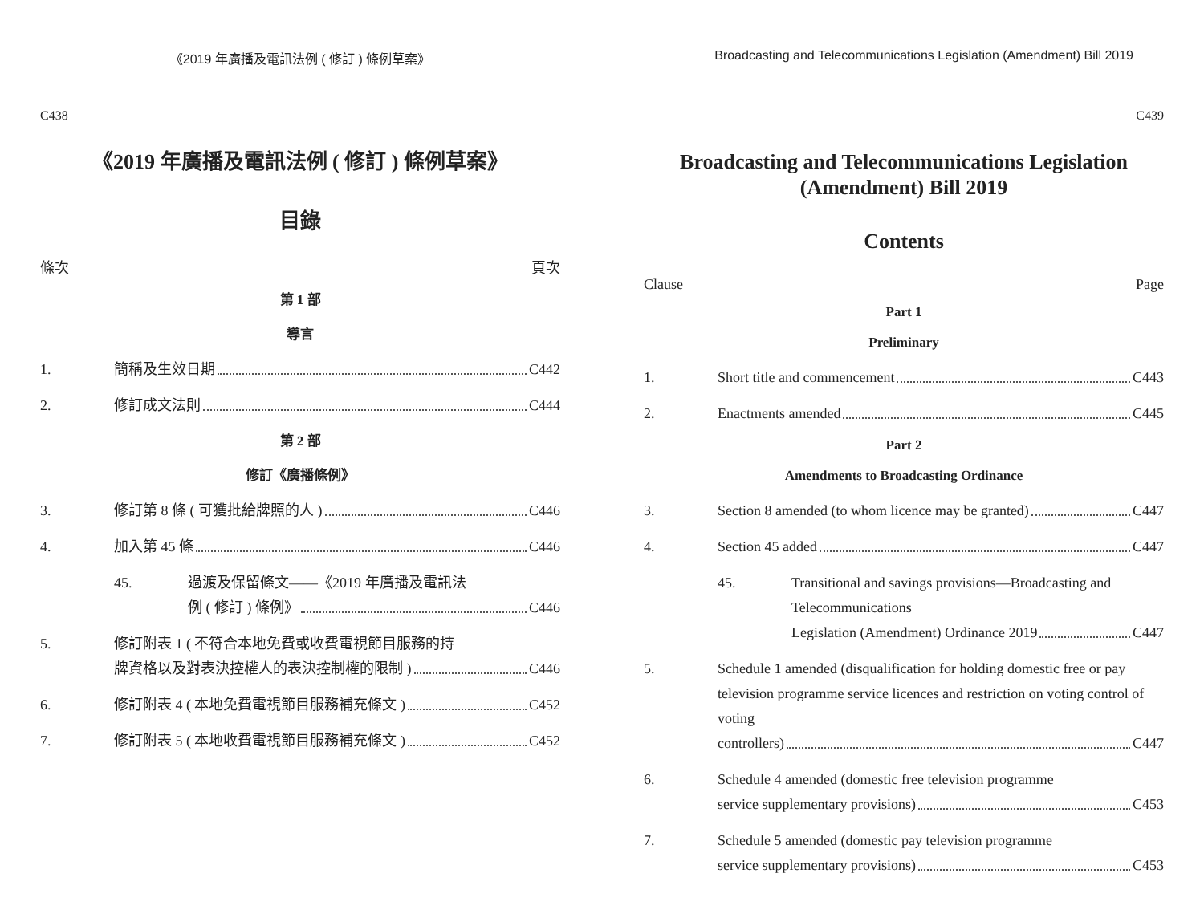《2019 年廣播及電訊法例 ( 修訂 ) 條例草案》
C438
《2019 年廣播及電訊法例 ( 修訂 ) 條例草案》
目錄
條次 頁次
第 1 部
導言
1. 簡稱及生效日期 C442
2. 修訂成文法則 C444
第 2 部
修訂《廣播條例》
3. 修訂第 8 條 ( 可獲批給牌照的人 ) C446
4. 加入第 45 條 C446
45. 過渡及保留條文——《2019 年廣播及電訊法
例 ( 修訂 ) 條例》 C446
5. 修訂附表 1 ( 不符合本地免費或收費電視節目服務的持
牌資格以及對表決控權人的表決控制權的限制 ) C446
6. 修訂附表 4 ( 本地免費電視節目服務補充條文 ) C452
7. 修訂附表 5 ( 本地收費電視節目服務補充條文 ) C452
Broadcasting and Telecommunications Legislation (Amendment) Bill 2019
C439
Broadcasting and Telecommunications Legislation (Amendment) Bill 2019
Contents
Clause Page
Part 1
Preliminary
1. Short title and commencement C443
2. Enactments amended C445
Part 2
Amendments to Broadcasting Ordinance
3. Section 8 amended (to whom licence may be granted) C447
4. Section 45 added C447
45. Transitional and savings provisions—Broadcasting and Telecommunications
Legislation (Amendment) Ordinance 2019 C447
5. Schedule 1 amended (disqualification for holding domestic free or pay television programme service licences and restriction on voting control of voting
controllers) C447
6. Schedule 4 amended (domestic free television programme
service supplementary provisions) C453
7. Schedule 5 amended (domestic pay television programme
service supplementary provisions) C453